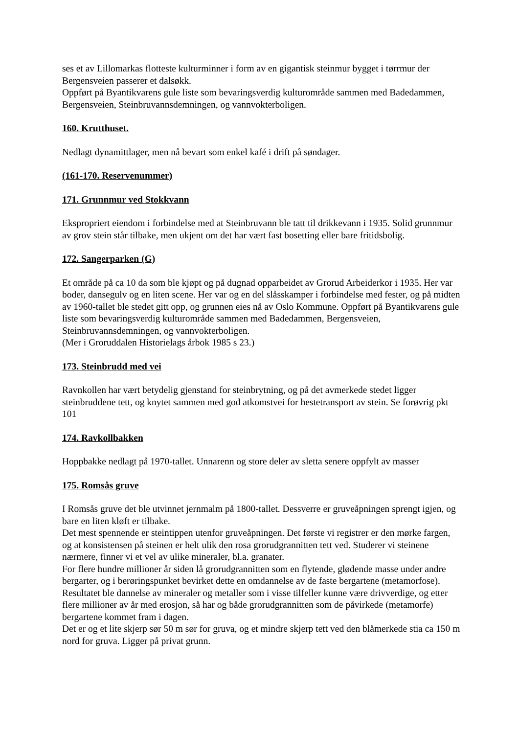ses et av Lillomarkas flotteste kulturminner i form av en gigantisk steinmur bygget i tørrmur der Bergensveien passerer et dalsøkk.
Oppført på Byantikvarens gule liste som bevaringsverdig kulturområde sammen med Badedammen, Bergensveien, Steinbruvannsdemningen, og vannvokterboligen.
160. Krutthuset.
Nedlagt dynamittlager, men nå bevart som enkel kafé i drift på søndager.
(161-170. Reservenummer)
171. Grunnmur ved Stokkvann
Ekspropriert eiendom i forbindelse med at Steinbruvann ble tatt til drikkevann i 1935. Solid grunnmur av grov stein står tilbake, men ukjent om det har vært fast bosetting eller bare fritidsbolig.
172. Sangerparken (G)
Et område på ca 10 da som ble kjøpt og på dugnad opparbeidet av Grorud Arbeiderkor i 1935. Her var boder, dansegulv og en liten scene. Her var og en del slåsskamper i forbindelse med fester, og på midten av 1960-tallet ble stedet gitt opp, og grunnen eies nå av Oslo Kommune. Oppført på Byantikvarens gule liste som bevaringsverdig kulturområde sammen med Badedammen, Bergensveien, Steinbruvannsdemningen, og vannvokterboligen.
(Mer i Groruddalen Historielags årbok 1985 s 23.)
173. Steinbrudd med vei
Ravnkollen har vært betydelig gjenstand for steinbrytning, og på det avmerkede stedet ligger steinbruddene tett, og knytet sammen med god atkomstvei for hestetransport av stein. Se forøvrig pkt 101
174. Ravkollbakken
Hoppbakke nedlagt på 1970-tallet. Unnarenn og store deler av sletta senere oppfylt av masser
175. Romsås gruve
I Romsås gruve det ble utvinnet jernmalm på 1800-tallet. Dessverre er gruveåpningen sprengt igjen, og bare en liten kløft er tilbake.
Det mest spennende er steintippen utenfor gruveåpningen. Det første vi registrer er den mørke fargen, og at konsistensen på steinen er helt ulik den rosa grorudgrannitten tett ved. Studerer vi steinene nærmere, finner vi et vel av ulike mineraler, bl.a. granater.
For flere hundre millioner år siden lå grorudgrannitten som en flytende, glødende masse under andre bergarter, og i berøringspunket bevirket dette en omdannelse av de faste bergartene (metamorfose). Resultatet ble dannelse av mineraler og metaller som i visse tilfeller kunne være drivverdige, og etter flere millioner av år med erosjon, så har og både grorudgrannitten som de påvirkede (metamorfe) bergartene kommet fram i dagen.
Det er og et lite skjerp sør 50 m sør for gruva, og et mindre skjerp tett ved den blåmerkede stia ca 150 m nord for gruva. Ligger på privat grunn.